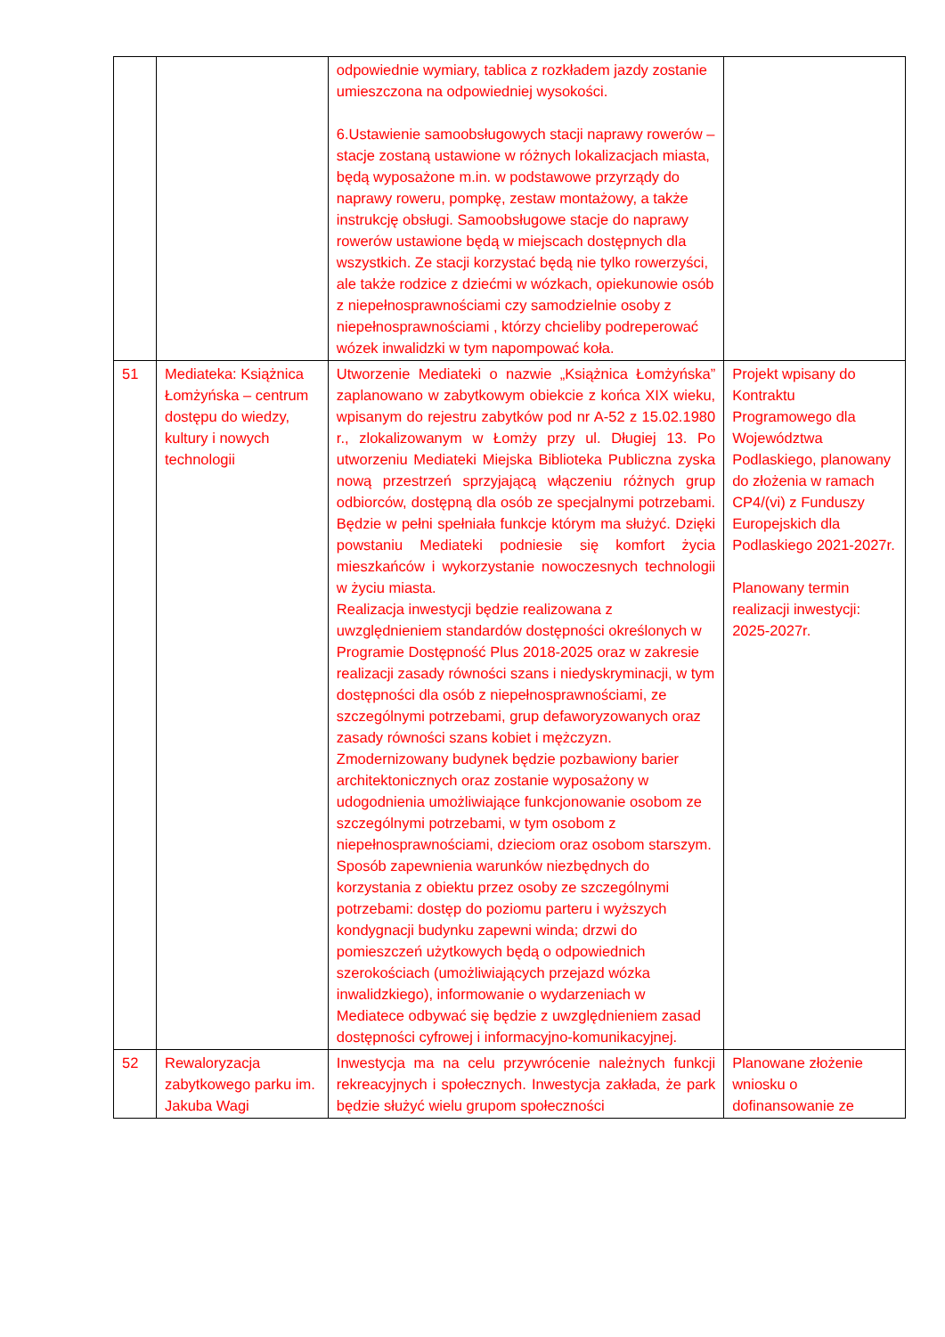| | | odpowiednie wymiary, tablica z rozkładem jazdy zostanie umieszczona na odpowiedniej wysokości. 6.Ustawienie samoobsługowych stacji naprawy rowerów – stacje zostaną ustawione w różnych lokalizacjach miasta, będą wyposażone m.in. w podstawowe przyrządy do naprawy roweru, pompkę, zestaw montażowy, a także instrukcję obsługi. Samoobsługowe stacje do naprawy rowerów ustawione będą w miejscach dostępnych dla wszystkich. Ze stacji korzystać będą nie tylko rowerzyści, ale także rodzice z dziećmi w wózkach, opiekunowie osób z niepełnosprawnościami czy samodzielnie osoby z niepełnosprawnościami , którzy chcieliby podreperować wózek inwalidzki w tym napompować koła. | |
| 51 | Mediateka: Książnica Łomżyńska – centrum dostępu do wiedzy, kultury i nowych technologii | Utworzenie Mediateki o nazwie „Książnica Łomżyńska” zaplanowano w zabytkowym obiekcie z końca XIX wieku, wpisanym do rejestru zabytków pod nr A-52 z 15.02.1980 r., zlokalizowanym w Łomży przy ul. Długiej 13. Po utworzeniu Mediateki Miejska Biblioteka Publiczna zyska nową przestrzeń sprzyjającą włączeniu różnych grup odbiorców, dostępną dla osób ze specjalnymi potrzebami. Będzie w pełni spełniała funkcje którym ma służyć. Dzięki powstaniu Mediateki podniesie się komfort życia mieszkańców i wykorzystanie nowoczesnych technologii w życiu miasta. Realizacja inwestycji będzie realizowana z uwzględnieniem standardów dostępności określonych w Programie Dostępność Plus 2018-2025 oraz w zakresie realizacji zasady równości szans i niedyskryminacji, w tym dostępności dla osób z niepełnosprawnościami, ze szczególnymi potrzebami, grup defaworyzowanych oraz zasady równości szans kobiet i mężczyzn. Zmodernizowany budynek będzie pozbawiony barier architektonicznych oraz zostanie wyposażony w udogodnienia umożliwiające funkcjonowanie osobom ze szczególnymi potrzebami, w tym osobom z niepełnosprawnościami, dzieciom oraz osobom starszym. Sposób zapewnienia warunków niezbędnych do korzystania z obiektu przez osoby ze szczególnymi potrzebami: dostęp do poziomu parteru i wyższych kondygnacji budynku zapewni winda; drzwi do pomieszczeń użytkowych będą o odpowiednich szerokościach (umożliwiających przejazd wózka inwalidzkiego), informowanie o wydarzeniach w Mediatece odbywać się będzie z uwzględnieniem zasad dostępności cyfrowej i informacyjno-komunikacyjnej. | Projekt wpisany do Kontraktu Programowego dla Województwa Podlaskiego, planowany do złożenia w ramach CP4/(vi) z Funduszy Europejskich dla Podlaskiego 2021-2027r. Planowany termin realizacji inwestycji: 2025-2027r. |
| 52 | Rewaloryzacja zabytkowego parku im. Jakuba Wagi | Inwestycja ma na celu przywrócenie należnych funkcji rekreacyjnych i społecznych. Inwestycja zakłada, że park będzie służyć wielu grupom społeczności | Planowane złożenie wniosku o dofinansowanie ze |